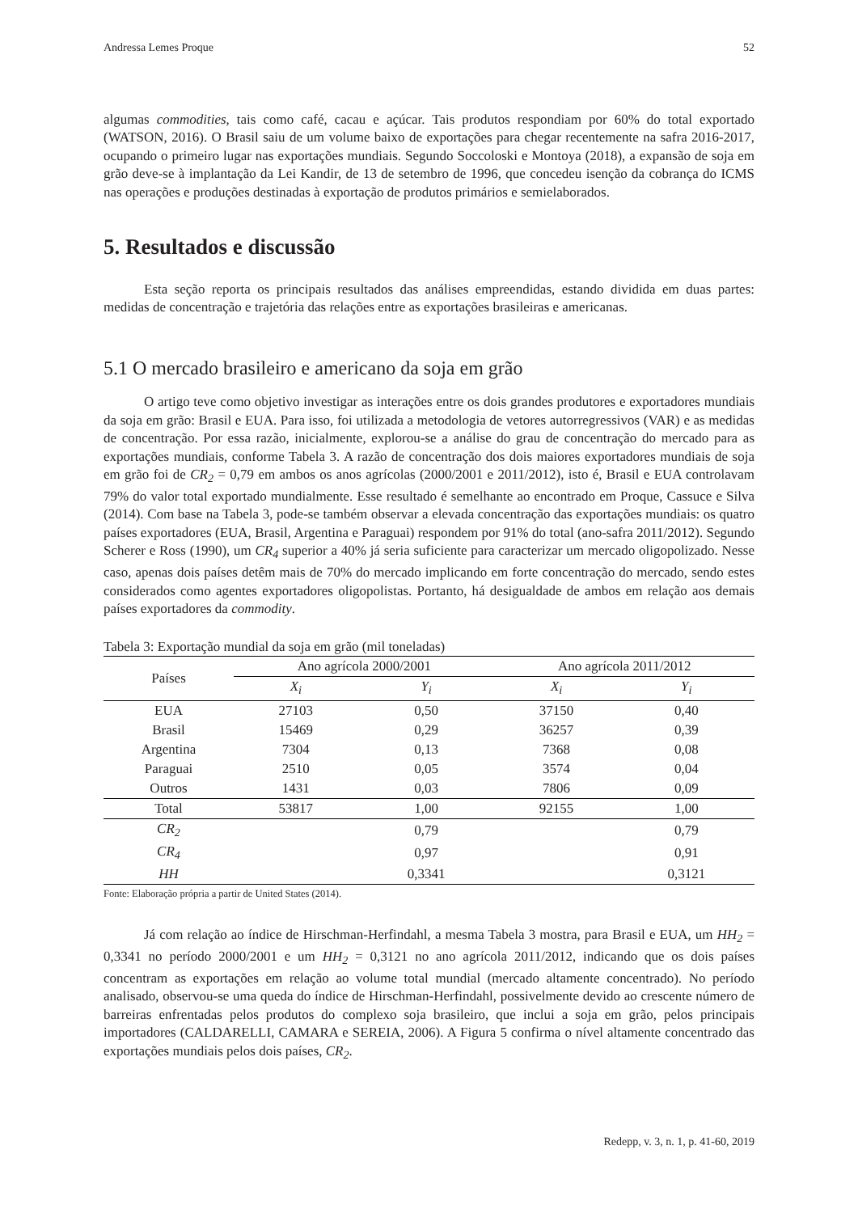Andressa Lemes Proque 52
algumas commodities, tais como café, cacau e açúcar. Tais produtos respondiam por 60% do total exportado (WATSON, 2016). O Brasil saiu de um volume baixo de exportações para chegar recentemente na safra 2016-2017, ocupando o primeiro lugar nas exportações mundiais. Segundo Soccoloski e Montoya (2018), a expansão de soja em grão deve-se à implantação da Lei Kandir, de 13 de setembro de 1996, que concedeu isenção da cobrança do ICMS nas operações e produções destinadas à exportação de produtos primários e semielaborados.
5. Resultados e discussão
Esta seção reporta os principais resultados das análises empreendidas, estando dividida em duas partes: medidas de concentração e trajetória das relações entre as exportações brasileiras e americanas.
5.1 O mercado brasileiro e americano da soja em grão
O artigo teve como objetivo investigar as interações entre os dois grandes produtores e exportadores mundiais da soja em grão: Brasil e EUA. Para isso, foi utilizada a metodologia de vetores autorregressivos (VAR) e as medidas de concentração. Por essa razão, inicialmente, explorou-se a análise do grau de concentração do mercado para as exportações mundiais, conforme Tabela 3. A razão de concentração dos dois maiores exportadores mundiais de soja em grão foi de CR<sub>2</sub> = 0,79 em ambos os anos agrícolas (2000/2001 e 2011/2012), isto é, Brasil e EUA controlavam 79% do valor total exportado mundialmente. Esse resultado é semelhante ao encontrado em Proque, Cassuce e Silva (2014). Com base na Tabela 3, pode-se também observar a elevada concentração das exportações mundiais: os quatro países exportadores (EUA, Brasil, Argentina e Paraguai) respondem por 91% do total (ano-safra 2011/2012). Segundo Scherer e Ross (1990), um CR<sub>4</sub> superior a 40% já seria suficiente para caracterizar um mercado oligopolizado. Nesse caso, apenas dois países detêm mais de 70% do mercado implicando em forte concentração do mercado, sendo estes considerados como agentes exportadores oligopolistas. Portanto, há desigualdade de ambos em relação aos demais países exportadores da commodity.
Tabela 3: Exportação mundial da soja em grão (mil toneladas)
| Países | Ano agrícola 2000/2001 | | Ano agrícola 2011/2012 | |
| --- | --- | --- | --- | --- |
| | X<sub>i</sub> | Y<sub>i</sub> | X<sub>i</sub> | Y<sub>i</sub> |
| EUA | 27103 | 0,50 | 37150 | 0,40 |
| Brasil | 15469 | 0,29 | 36257 | 0,39 |
| Argentina | 7304 | 0,13 | 7368 | 0,08 |
| Paraguai | 2510 | 0,05 | 3574 | 0,04 |
| Outros | 1431 | 0,03 | 7806 | 0,09 |
| Total | 53817 | 1,00 | 92155 | 1,00 |
| CR<sub>2</sub> | | 0,79 | | 0,79 |
| CR<sub>4</sub> | | 0,97 | | 0,91 |
| HH | | 0,3341 | | 0,3121 |
Fonte: Elaboração própria a partir de United States (2014).
Já com relação ao índice de Hirschman-Herfindahl, a mesma Tabela 3 mostra, para Brasil e EUA, um HH<sub>2</sub> = 0,3341 no período 2000/2001 e um HH<sub>2</sub> = 0,3121 no ano agrícola 2011/2012, indicando que os dois países concentram as exportações em relação ao volume total mundial (mercado altamente concentrado). No período analisado, observou-se uma queda do índice de Hirschman-Herfindahl, possivelmente devido ao crescente número de barreiras enfrentadas pelos produtos do complexo soja brasileiro, que inclui a soja em grão, pelos principais importadores (CALDARELLI, CAMARA e SEREIA, 2006). A Figura 5 confirma o nível altamente concentrado das exportações mundiais pelos dois países, CR<sub>2</sub>.
Redepp, v. 3, n. 1, p. 41-60, 2019